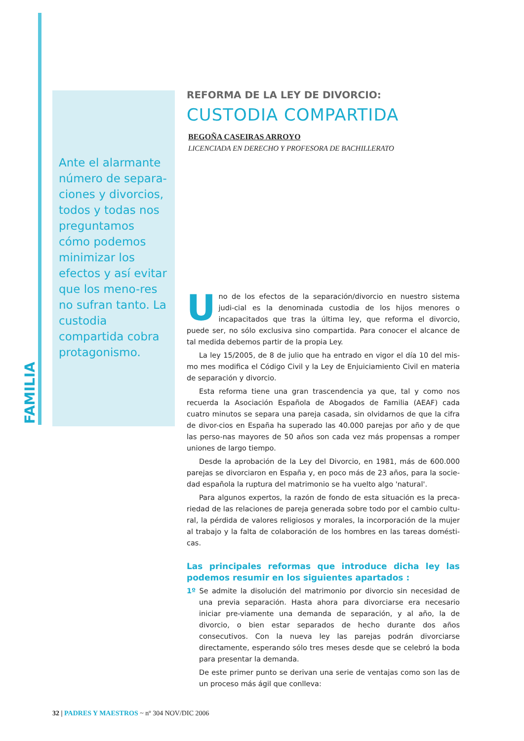FAMILIA
Ante el alarmante número de separa-ciones y divorcios, todos y todas nos preguntamos cómo podemos minimizar los efectos y así evitar que los meno-res no sufran tanto. La custodia compartida cobra protagonismo.
REFORMA DE LA LEY DE DIVORCIO:
CUSTODIA COMPARTIDA
BEGOÑA CASEIRAS ARROYO
LICENCIADA EN DERECHO Y PROFESORA DE BACHILLERATO
Uno de los efectos de la separación/divorcio en nuestro sistema judi-cial es la denominada custodia de los hijos menores o incapacitados que tras la última ley, que reforma el divorcio, puede ser, no sólo exclusiva sino compartida. Para conocer el alcance de tal medida debemos partir de la propia Ley.
La ley 15/2005, de 8 de julio que ha entrado en vigor el día 10 del mis-mo mes modifica el Código Civil y la Ley de Enjuiciamiento Civil en materia de separación y divorcio.
Esta reforma tiene una gran trascendencia ya que, tal y como nos recuerda la Asociación Española de Abogados de Familia (AEAF) cada cuatro minutos se separa una pareja casada, sin olvidarnos de que la cifra de divor-cios en España ha superado las 40.000 parejas por año y de que las perso-nas mayores de 50 años son cada vez más propensas a romper uniones de largo tiempo.
Desde la aprobación de la Ley del Divorcio, en 1981, más de 600.000 parejas se divorciaron en España y, en poco más de 23 años, para la socie-dad española la ruptura del matrimonio se ha vuelto algo 'natural'.
Para algunos expertos, la razón de fondo de esta situación es la preca-riedad de las relaciones de pareja generada sobre todo por el cambio cultu-ral, la pérdida de valores religiosos y morales, la incorporación de la mujer al trabajo y la falta de colaboración de los hombres en las tareas domésti-cas.
Las principales reformas que introduce dicha ley las podemos resumir en los siguientes apartados :
1º Se admite la disolución del matrimonio por divorcio sin necesidad de una previa separación. Hasta ahora para divorciarse era necesario iniciar pre-viamente una demanda de separación, y al año, la de divorcio, o bien estar separados de hecho durante dos años consecutivos. Con la nueva ley las parejas podrán divorciarse directamente, esperando sólo tres meses desde que se celebró la boda para presentar la demanda.
De este primer punto se derivan una serie de ventajas como son las de un proceso más ágil que conlleva:
32 | PADRES Y MAESTROS ~ nº 304 NOV/DIC 2006